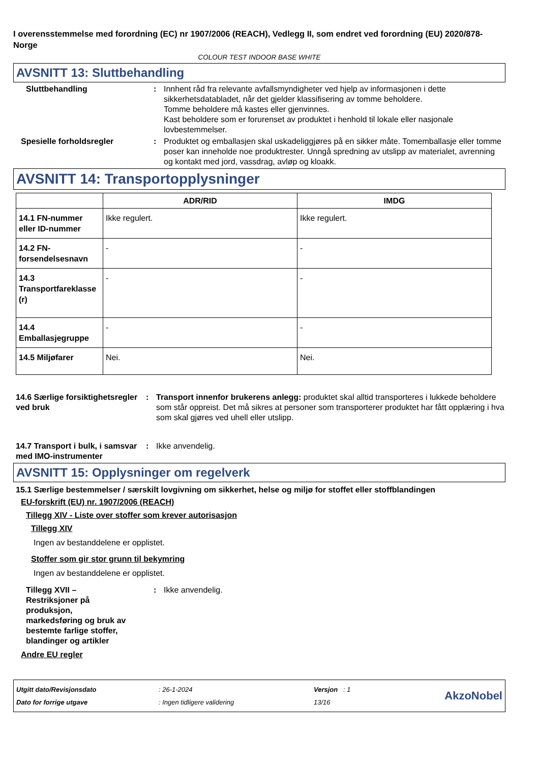I overensstemmelse med forordning (EC) nr 1907/2006 (REACH), Vedlegg II, som endret ved forordning (EU) 2020/878- Norge
COLOUR TEST INDOOR BASE WHITE
AVSNITT 13: Sluttbehandling
Sluttbehandling : Innhent råd fra relevante avfallsmyndigheter ved hjelp av informasjonen i dette sikkerhetsdatabladet, når det gjelder klassifisering av tomme beholdere.
Tomme beholdere må kastes eller gjenvinnes.
Kast beholdere som er forurenset av produktet i henhold til lokale eller nasjonale lovbestemmelser.
Spesielle forholdsregler : Produktet og emballasjen skal uskadeliggjøres på en sikker måte. Tomemballasje eller tomme poser kan inneholde noe produktrester. Unngå spredning av utslipp av materialet, avrenning og kontakt med jord, vassdrag, avløp og kloakk.
AVSNITT 14: Transportopplysninger
| | ADR/RID | IMDG |
| --- | --- | --- |
| 14.1 FN-nummer eller ID-nummer | Ikke regulert. | Ikke regulert. |
| 14.2 FN-forsendelsesnavn | - | - |
| 14.3 Transportfareklasse (r) | - | - |
| 14.4 Emballasjegruppe | - | - |
| 14.5 Miljøfarer | Nei. | Nei. |
14.6 Særlige forsiktighetsregler ved bruk
: Transport innenfor brukerens anlegg: produktet skal alltid transporteres i lukkede beholdere som står oppreist. Det må sikres at personer som transporterer produktet har fått opplæring i hva som skal gjøres ved uhell eller utslipp.
14.7 Transport i bulk, i samsvar med IMO-instrumenter
: Ikke anvendelig.
AVSNITT 15: Opplysninger om regelverk
15.1 Særlige bestemmelser / særskilt lovgivning om sikkerhet, helse og miljø for stoffet eller stoffblandingen
EU-forskrift (EU) nr. 1907/2006 (REACH)
Tillegg XIV - Liste over stoffer som krever autorisasjon
Tillegg XIV
Ingen av bestanddelene er opplistet.
Stoffer som gir stor grunn til bekymring
Ingen av bestanddelene er opplistet.
Tillegg XVII – Restriksjoner på produksjon, markedsføring og bruk av bestemte farlige stoffer, blandinger og artikler
: Ikke anvendelig.
Andre EU regler
Utgitt dato/Revisjonsdato
Dato for forrige utgave
: 26-1-2024
: Ingen tidligere validering
Versjon : 1
13/16
AkzoNobel